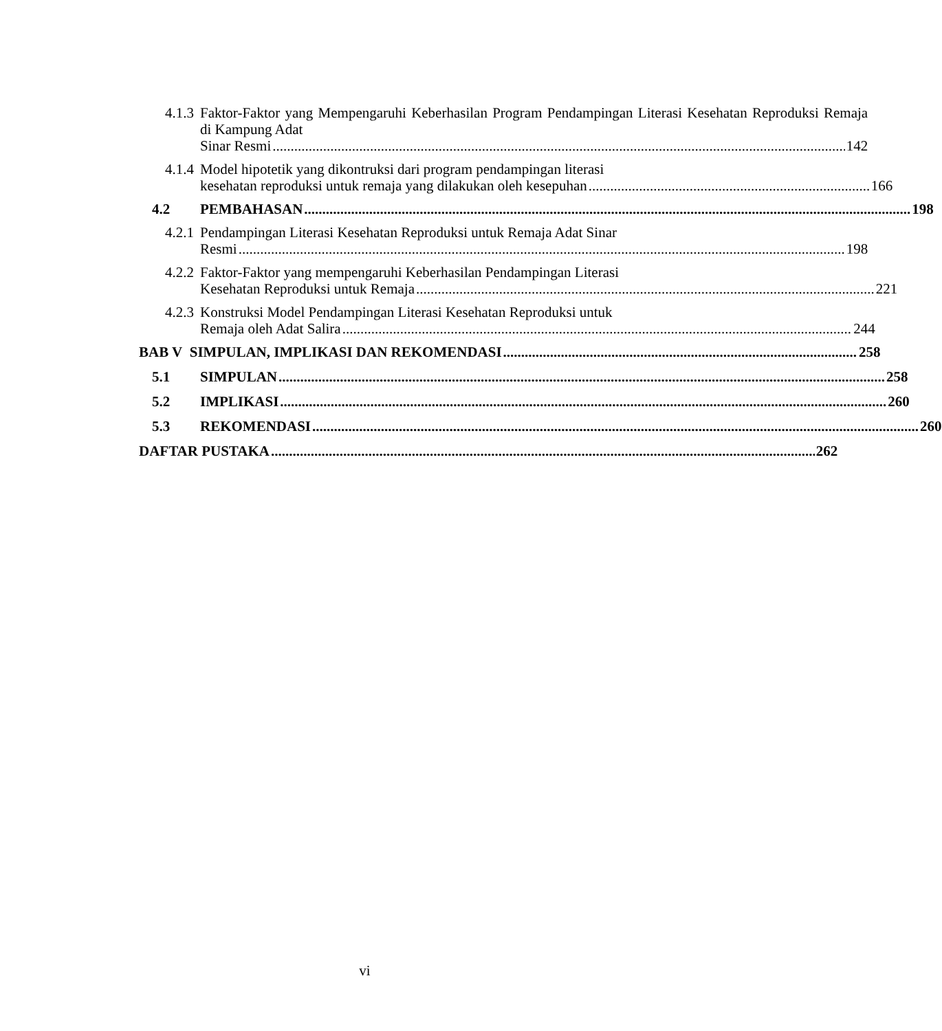4.1.3
Faktor-Faktor yang Mempengaruhi Keberhasilan Program Pendampingan Literasi Kesehatan Reproduksi Remaja di Kampung Adat
Sinar Resmi 142
4.1.4
Model hipotetik yang dikontruksi dari program pendampingan literasi
kesehatan reproduksi untuk remaja yang dilakukan oleh kesepuhan 166
4.2 PEMBAHASAN 198
4.2.1
Pendampingan Literasi Kesehatan Reproduksi untuk Remaja Adat Sinar
Resmi 198
4.2.2
Faktor-Faktor yang mempengaruhi Keberhasilan Pendampingan Literasi
Kesehatan Reproduksi untuk Remaja 221
4.2.3
Konstruksi Model Pendampingan Literasi Kesehatan Reproduksi untuk
Remaja oleh Adat Salira 244
BAB V SIMPULAN, IMPLIKASI DAN REKOMENDASI 258
5.1 SIMPULAN 258
5.2 IMPLIKASI 260
5.3 REKOMENDASI 260
DAFTAR PUSTAKA 262
vi